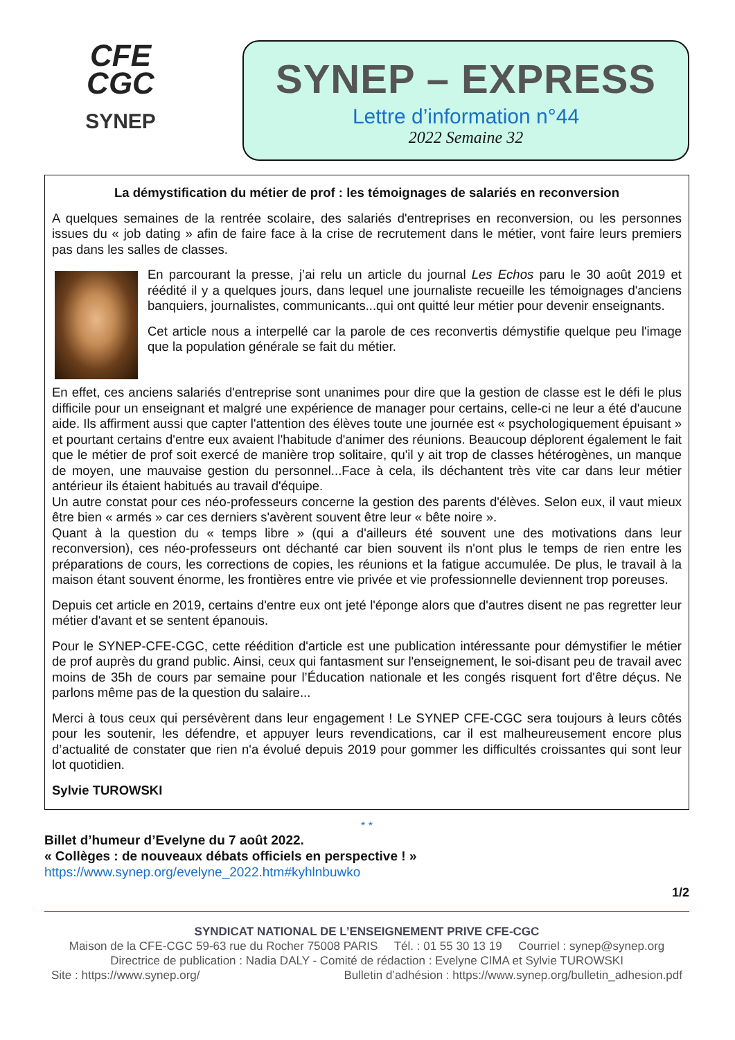CFE
CGC
SYNEP
SYNEP – EXPRESS
Lettre d’information n°44
2022 Semaine 32
La démystification du métier de prof : les témoignages de salariés en reconversion
A quelques semaines de la rentrée scolaire, des salariés d'entreprises en reconversion, ou les personnes issues du « job dating » afin de faire face à la crise de recrutement dans le métier, vont faire leurs premiers pas dans les salles de classes.
En parcourant la presse, j’ai relu un article du journal Les Echos paru le 30 août 2019 et réédité il y a quelques jours, dans lequel une journaliste recueille les témoignages d'anciens banquiers, journalistes, communicants...qui ont quitté leur métier pour devenir enseignants.
Cet article nous a interpellé car la parole de ces reconvertis démystifie quelque peu l'image que la population générale se fait du métier.
En effet, ces anciens salariés d'entreprise sont unanimes pour dire que la gestion de classe est le défi le plus difficile pour un enseignant et malgré une expérience de manager pour certains, celle-ci ne leur a été d'aucune aide. Ils affirment aussi que capter l'attention des élèves toute une journée est « psychologiquement épuisant » et pourtant certains d'entre eux avaient l'habitude d'animer des réunions. Beaucoup déplorent également le fait que le métier de prof soit exercé de manière trop solitaire, qu'il y ait trop de classes hétérogènes, un manque de moyen, une mauvaise gestion du personnel...Face à cela, ils déchantent très vite car dans leur métier antérieur ils étaient habitués au travail d'équipe.
Un autre constat pour ces néo-professeurs concerne la gestion des parents d'élèves. Selon eux, il vaut mieux être bien « armés » car ces derniers s'avèrent souvent être leur « bête noire ».
Quant à la question du « temps libre » (qui a d'ailleurs été souvent une des motivations dans leur reconversion), ces néo-professeurs ont déchanté car bien souvent ils n'ont plus le temps de rien entre les préparations de cours, les corrections de copies, les réunions et la fatigue accumulée. De plus, le travail à la maison étant souvent énorme, les frontières entre vie privée et vie professionnelle deviennent trop poreuses.
Depuis cet article en 2019, certains d'entre eux ont jeté l'éponge alors que d'autres disent ne pas regretter leur métier d'avant et se sentent épanouis.
Pour le SYNEP-CFE-CGC, cette réédition d'article est une publication intéressante pour démystifier le métier de prof auprès du grand public. Ainsi, ceux qui fantasment sur l'enseignement, le soi-disant peu de travail avec moins de 35h de cours par semaine pour l’Éducation nationale et les congés risquent fort d'être déçus. Ne parlons même pas de la question du salaire...
Merci à tous ceux qui persévèrent dans leur engagement ! Le SYNEP CFE-CGC sera toujours à leurs côtés pour les soutenir, les défendre, et appuyer leurs revendications, car il est malheureusement encore plus d’actualité de constater que rien n'a évolué depuis 2019 pour gommer les difficultés croissantes qui sont leur lot quotidien.
Sylvie TUROWSKI
* *
Billet d’humeur d’Evelyne du 7 août 2022.
« Collèges : de nouveaux débats officiels en perspective ! »
https://www.synep.org/evelyne_2022.htm#kyhlnbuwko
1/2
SYNDICAT NATIONAL DE L’ENSEIGNEMENT PRIVE CFE-CGC
Maison de la CFE-CGC 59-63 rue du Rocher 75008 PARIS Tél. : 01 55 30 13 19 Courriel : synep@synep.org
Directrice de publication : Nadia DALY - Comité de rédaction : Evelyne CIMA et Sylvie TUROWSKI
Site : https://www.synep.org/ Bulletin d’adhésion : https://www.synep.org/bulletin_adhesion.pdf